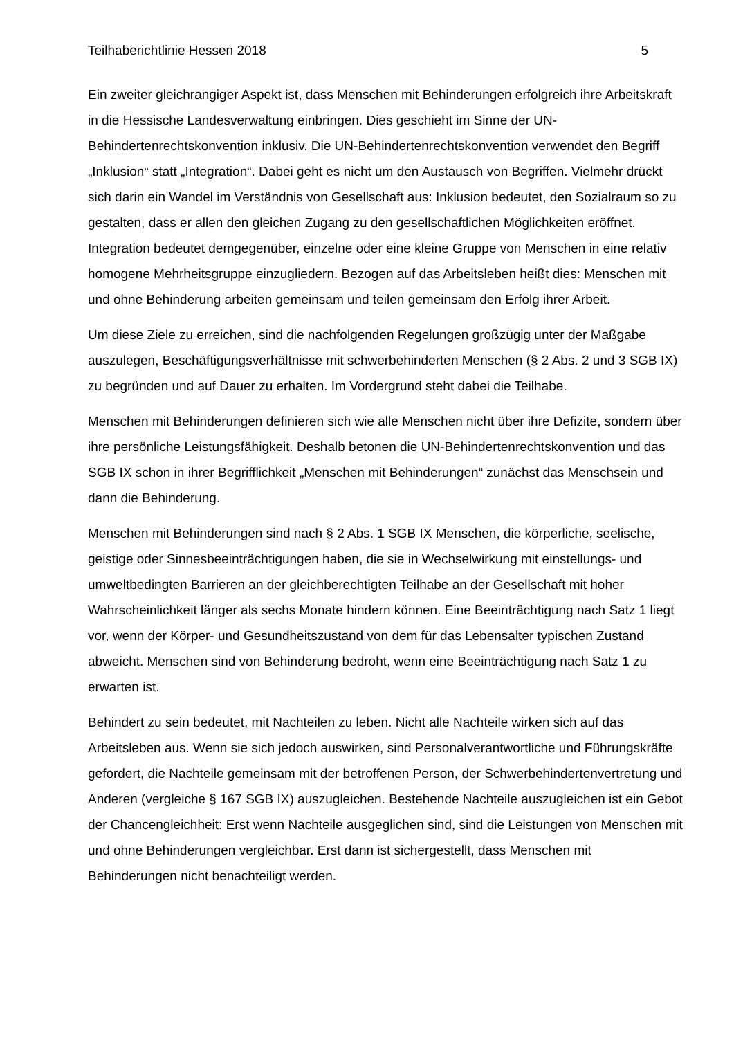Teilhaberichtlinie Hessen 2018 5
Ein zweiter gleichrangiger Aspekt ist, dass Menschen mit Behinderungen erfolgreich ihre Arbeitskraft in die Hessische Landesverwaltung einbringen. Dies geschieht im Sinne der UN-Behindertenrechtskonvention inklusiv. Die UN-Behindertenrechtskonvention verwendet den Begriff „Inklusion“ statt „Integration“. Dabei geht es nicht um den Austausch von Begriffen. Vielmehr drückt sich darin ein Wandel im Verständnis von Gesellschaft aus: Inklusion bedeutet, den Sozialraum so zu gestalten, dass er allen den gleichen Zugang zu den gesellschaftlichen Möglichkeiten eröffnet. Integration bedeutet demgegenüber, einzelne oder eine kleine Gruppe von Menschen in eine relativ homogene Mehrheitsgruppe einzugliedern. Bezogen auf das Arbeitsleben heißt dies: Menschen mit und ohne Behinderung arbeiten gemeinsam und teilen gemeinsam den Erfolg ihrer Arbeit.
Um diese Ziele zu erreichen, sind die nachfolgenden Regelungen großzügig unter der Maßgabe auszulegen, Beschäftigungsverhältnisse mit schwerbehinderten Menschen (§ 2 Abs. 2 und 3 SGB IX) zu begründen und auf Dauer zu erhalten. Im Vordergrund steht dabei die Teilhabe.
Menschen mit Behinderungen definieren sich wie alle Menschen nicht über ihre Defizite, sondern über ihre persönliche Leistungsfähigkeit. Deshalb betonen die UN-Behindertenrechtskonvention und das SGB IX schon in ihrer Begrifflichkeit „Menschen mit Behinderungen“ zunächst das Menschsein und dann die Behinderung.
Menschen mit Behinderungen sind nach § 2 Abs. 1 SGB IX Menschen, die körperliche, seelische, geistige oder Sinnesbeeinträchtigungen haben, die sie in Wechselwirkung mit einstellungs- und umweltbedingten Barrieren an der gleichberechtigten Teilhabe an der Gesellschaft mit hoher Wahrscheinlichkeit länger als sechs Monate hindern können. Eine Beeinträchtigung nach Satz 1 liegt vor, wenn der Körper- und Gesundheitszustand von dem für das Lebensalter typischen Zustand abweicht. Menschen sind von Behinderung bedroht, wenn eine Beeinträchtigung nach Satz 1 zu erwarten ist.
Behindert zu sein bedeutet, mit Nachteilen zu leben. Nicht alle Nachteile wirken sich auf das Arbeitsleben aus. Wenn sie sich jedoch auswirken, sind Personalverantwortliche und Führungskräfte gefordert, die Nachteile gemeinsam mit der betroffenen Person, der Schwerbehindertenvertretung und Anderen (vergleiche § 167 SGB IX) auszugleichen. Bestehende Nachteile auszugleichen ist ein Gebot der Chancengleichheit: Erst wenn Nachteile ausgeglichen sind, sind die Leistungen von Menschen mit und ohne Behinderungen vergleichbar. Erst dann ist sichergestellt, dass Menschen mit Behinderungen nicht benachteiligt werden.